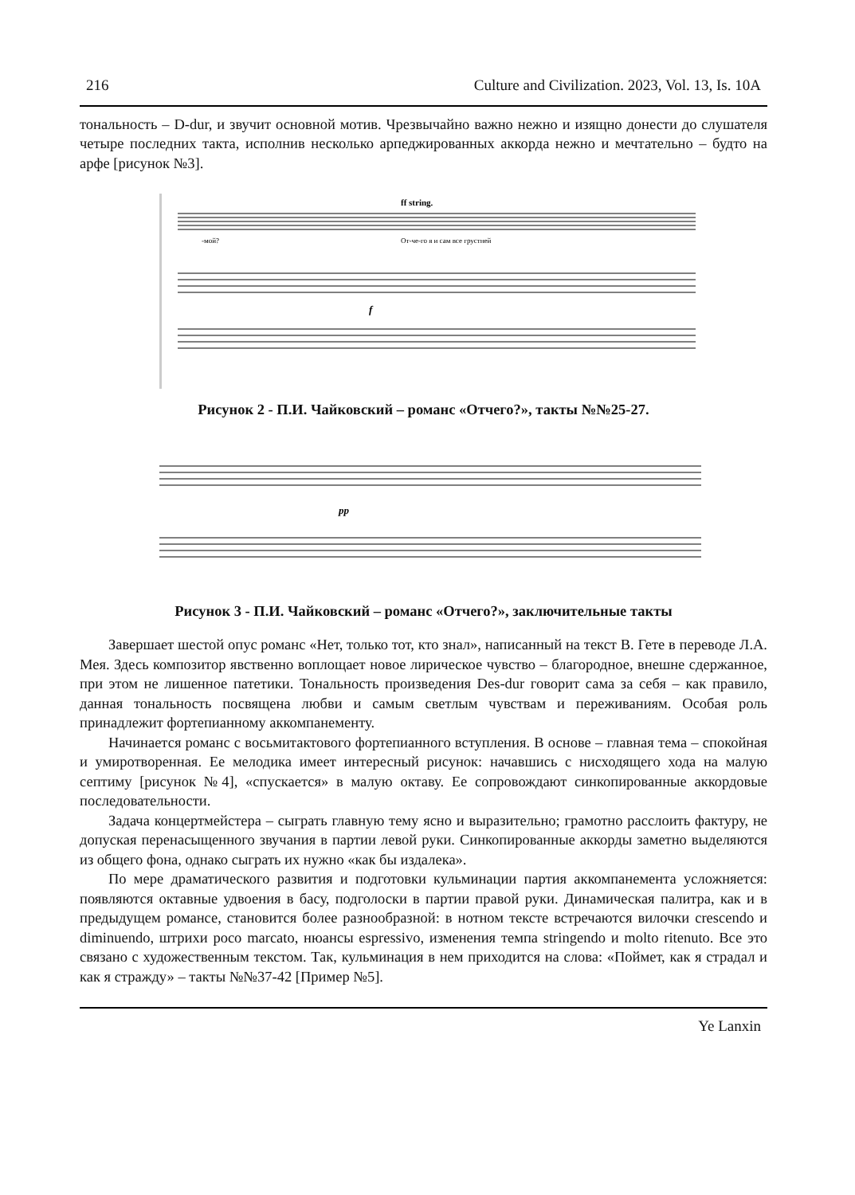216 Culture and Civilization. 2023, Vol. 13, Is. 10A
тональность – D-dur, и звучит основной мотив. Чрезвычайно важно нежно и изящно донести до слушателя четыре последних такта, исполнив несколько арпеджированных аккорда нежно и мечтательно – будто на арфе [рисунок №3].
ff string.
-мой?
От-че-го я и сам все грустней
f
Рисунок 2 - П.И. Чайковский – романс «Отчего?», такты №№25-27.
pp
Рисунок 3 - П.И. Чайковский – романс «Отчего?», заключительные такты
Завершает шестой опус романс «Нет, только тот, кто знал», написанный на текст В. Гете в переводе Л.А. Мея. Здесь композитор явственно воплощает новое лирическое чувство – благородное, внешне сдержанное, при этом не лишенное патетики. Тональность произведения Des-dur говорит сама за себя – как правило, данная тональность посвящена любви и самым светлым чувствам и переживаниям. Особая роль принадлежит фортепианному аккомпанементу.
Начинается романс с восьмитактового фортепианного вступления. В основе – главная тема – спокойная и умиротворенная. Ее мелодика имеет интересный рисунок: начавшись с нисходящего хода на малую септиму [рисунок №4], «спускается» в малую октаву. Ее сопровождают синкопированные аккордовые последовательности.
Задача концертмейстера – сыграть главную тему ясно и выразительно; грамотно расслоить фактуру, не допуская перенасыщенного звучания в партии левой руки. Синкопированные аккорды заметно выделяются из общего фона, однако сыграть их нужно «как бы издалека».
По мере драматического развития и подготовки кульминации партия аккомпанемента усложняется: появляются октавные удвоения в басу, подголоски в партии правой руки. Динамическая палитра, как и в предыдущем романсе, становится более разнообразной: в нотном тексте встречаются вилочки crescendo и diminuendo, штрихи poco marcato, нюансы espressivo, изменения темпа stringendo и molto ritenuto. Все это связано с художественным текстом. Так, кульминация в нем приходится на слова: «Поймет, как я страдал и как я стражду» – такты №№37-42 [Пример №5].
Ye Lanxin